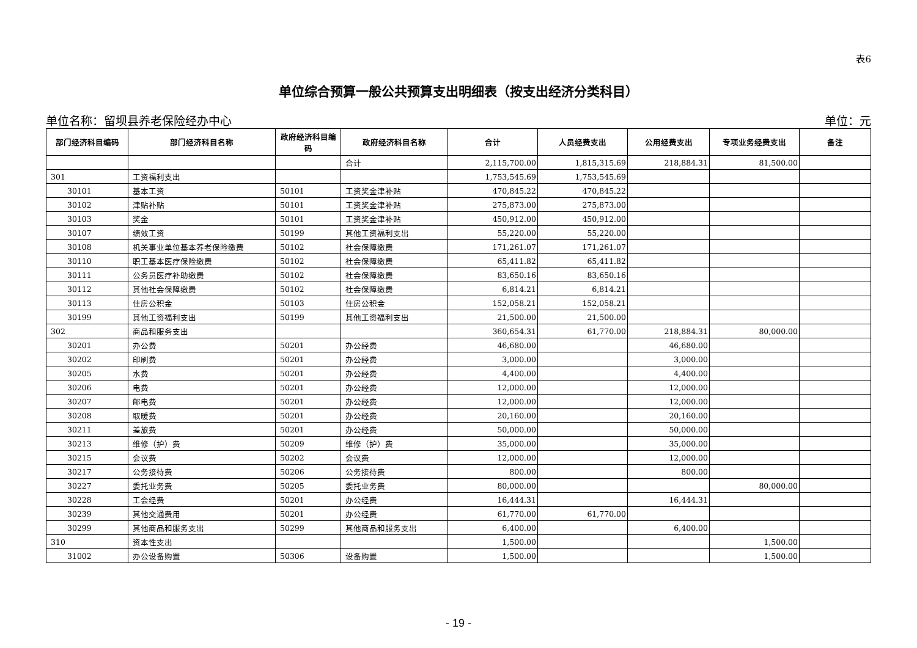表6
单位综合预算一般公共预算支出明细表（按支出经济分类科目）
单位名称：留坝县养老保险经办中心 单位：元
| 部门经济科目编码 | 部门经济科目名称 | 政府经济科目编码 | 政府经济科目名称 | 合计 | 人员经费支出 | 公用经费支出 | 专项业务经费支出 | 备注 |
| --- | --- | --- | --- | --- | --- | --- | --- | --- |
| | | | 合计 | 2,115,700.00 | 1,815,315.69 | 218,884.31 | 81,500.00 | |
| 301 | 工资福利支出 | | | 1,753,545.69 | 1,753,545.69 | | | |
| 30101 | 基本工资 | 50101 | 工资奖金津补贴 | 470,845.22 | 470,845.22 | | | |
| 30102 | 津贴补贴 | 50101 | 工资奖金津补贴 | 275,873.00 | 275,873.00 | | | |
| 30103 | 奖金 | 50101 | 工资奖金津补贴 | 450,912.00 | 450,912.00 | | | |
| 30107 | 绩效工资 | 50199 | 其他工资福利支出 | 55,220.00 | 55,220.00 | | | |
| 30108 | 机关事业单位基本养老保险缴费 | 50102 | 社会保障缴费 | 171,261.07 | 171,261.07 | | | |
| 30110 | 职工基本医疗保险缴费 | 50102 | 社会保障缴费 | 65,411.82 | 65,411.82 | | | |
| 30111 | 公务员医疗补助缴费 | 50102 | 社会保障缴费 | 83,650.16 | 83,650.16 | | | |
| 30112 | 其他社会保障缴费 | 50102 | 社会保障缴费 | 6,814.21 | 6,814.21 | | | |
| 30113 | 住房公积金 | 50103 | 住房公积金 | 152,058.21 | 152,058.21 | | | |
| 30199 | 其他工资福利支出 | 50199 | 其他工资福利支出 | 21,500.00 | 21,500.00 | | | |
| 302 | 商品和服务支出 | | | 360,654.31 | 61,770.00 | 218,884.31 | 80,000.00 | |
| 30201 | 办公费 | 50201 | 办公经费 | 46,680.00 | | 46,680.00 | | |
| 30202 | 印刷费 | 50201 | 办公经费 | 3,000.00 | | 3,000.00 | | |
| 30205 | 水费 | 50201 | 办公经费 | 4,400.00 | | 4,400.00 | | |
| 30206 | 电费 | 50201 | 办公经费 | 12,000.00 | | 12,000.00 | | |
| 30207 | 邮电费 | 50201 | 办公经费 | 12,000.00 | | 12,000.00 | | |
| 30208 | 取暖费 | 50201 | 办公经费 | 20,160.00 | | 20,160.00 | | |
| 30211 | 差旅费 | 50201 | 办公经费 | 50,000.00 | | 50,000.00 | | |
| 30213 | 维修（护）费 | 50209 | 维修（护）费 | 35,000.00 | | 35,000.00 | | |
| 30215 | 会议费 | 50202 | 会议费 | 12,000.00 | | 12,000.00 | | |
| 30217 | 公务接待费 | 50206 | 公务接待费 | 800.00 | | 800.00 | | |
| 30227 | 委托业务费 | 50205 | 委托业务费 | 80,000.00 | | | 80,000.00 | |
| 30228 | 工会经费 | 50201 | 办公经费 | 16,444.31 | | 16,444.31 | | |
| 30239 | 其他交通费用 | 50201 | 办公经费 | 61,770.00 | 61,770.00 | | | |
| 30299 | 其他商品和服务支出 | 50299 | 其他商品和服务支出 | 6,400.00 | | 6,400.00 | | |
| 310 | 资本性支出 | | | 1,500.00 | | | 1,500.00 | |
| 31002 | 办公设备购置 | 50306 | 设备购置 | 1,500.00 | | | 1,500.00 | |
- 19 -